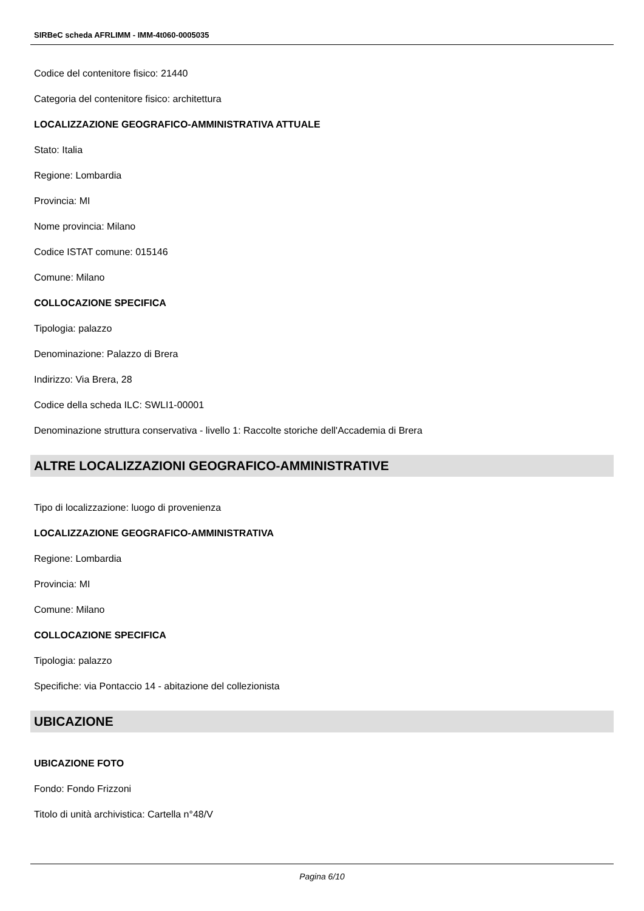SIRBeC scheda AFRLIMM - IMM-4t060-0005035
Codice del contenitore fisico: 21440
Categoria del contenitore fisico: architettura
LOCALIZZAZIONE GEOGRAFICO-AMMINISTRATIVA ATTUALE
Stato: Italia
Regione: Lombardia
Provincia: MI
Nome provincia: Milano
Codice ISTAT comune: 015146
Comune: Milano
COLLOCAZIONE SPECIFICA
Tipologia: palazzo
Denominazione: Palazzo di Brera
Indirizzo: Via Brera, 28
Codice della scheda ILC: SWLI1-00001
Denominazione struttura conservativa - livello 1: Raccolte storiche dell'Accademia di Brera
ALTRE LOCALIZZAZIONI GEOGRAFICO-AMMINISTRATIVE
Tipo di localizzazione: luogo di provenienza
LOCALIZZAZIONE GEOGRAFICO-AMMINISTRATIVA
Regione: Lombardia
Provincia: MI
Comune: Milano
COLLOCAZIONE SPECIFICA
Tipologia: palazzo
Specifiche: via Pontaccio 14 - abitazione del collezionista
UBICAZIONE
UBICAZIONE FOTO
Fondo: Fondo Frizzoni
Titolo di unità archivistica: Cartella n°48/V
Pagina 6/10